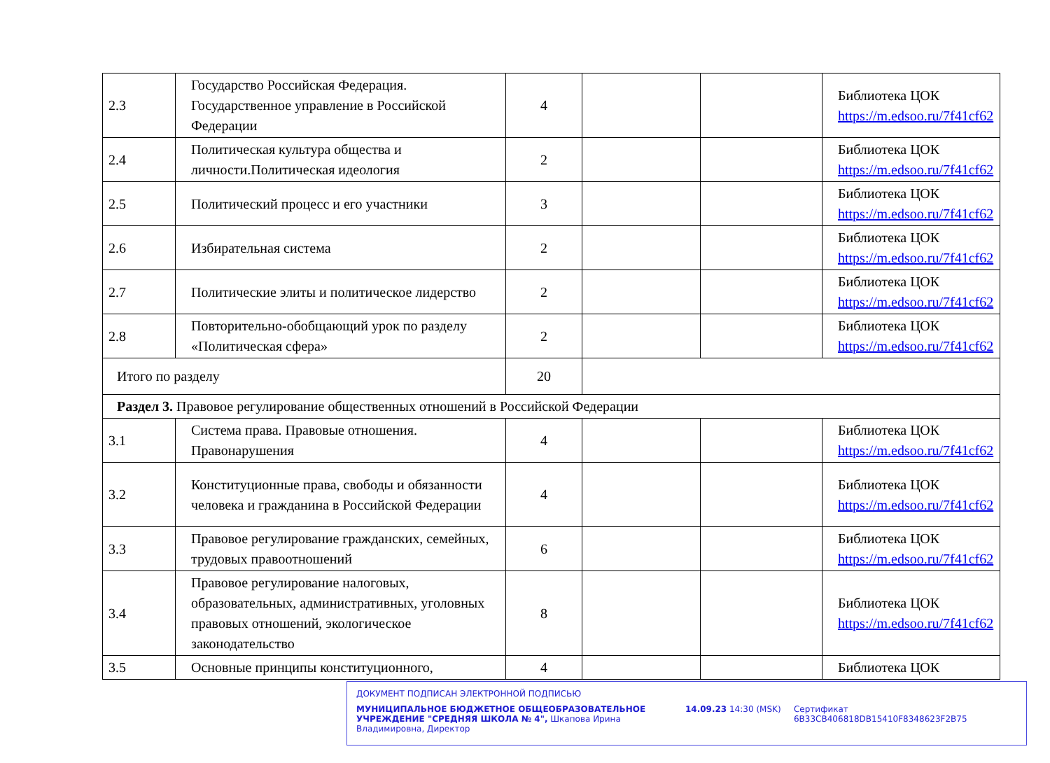| 2.3 | Государство Российская Федерация. Государственное управление в Российской Федерации | 4 | | | Библиотека ЦОК https://m.edsoo.ru/7f41cf62 |
| 2.4 | Политическая культура общества и личности.Политическая идеология | 2 | | | Библиотека ЦОК https://m.edsoo.ru/7f41cf62 |
| 2.5 | Политический процесс и его участники | 3 | | | Библиотека ЦОК https://m.edsoo.ru/7f41cf62 |
| 2.6 | Избирательная система | 2 | | | Библиотека ЦОК https://m.edsoo.ru/7f41cf62 |
| 2.7 | Политические элиты и политическое лидерство | 2 | | | Библиотека ЦОК https://m.edsoo.ru/7f41cf62 |
| 2.8 | Повторительно-обобщающий урок по разделу «Политическая сфера» | 2 | | | Библиотека ЦОК https://m.edsoo.ru/7f41cf62 |
| Итого по разделу | | 20 | | | |
| Раздел 3. Правовое регулирование общественных отношений в Российской Федерации | | | | | |
| 3.1 | Система права. Правовые отношения. Правонарушения | 4 | | | Библиотека ЦОК https://m.edsoo.ru/7f41cf62 |
| 3.2 | Конституционные права, свободы и обязанности человека и гражданина в Российской Федерации | 4 | | | Библиотека ЦОК https://m.edsoo.ru/7f41cf62 |
| 3.3 | Правовое регулирование гражданских, семейных, трудовых правоотношений | 6 | | | Библиотека ЦОК https://m.edsoo.ru/7f41cf62 |
| 3.4 | Правовое регулирование налоговых, образовательных, административных, уголовных правовых отношений, экологическое законодательство | 8 | | | Библиотека ЦОК https://m.edsoo.ru/7f41cf62 |
| 3.5 | Основные принципы конституционного, | 4 | | | Библиотека ЦОК |
ДОКУМЕНТ ПОДПИСАН ЭЛЕКТРОННОЙ ПОДПИСЬЮ
МУНИЦИПАЛЬНОЕ БЮДЖЕТНОЕ ОБЩЕОБРАЗОВАТЕЛЬНОЕ УЧРЕЖДЕНИЕ "СРЕДНЯЯ ШКОЛА № 4", Шкапова Ирина Владимировна, Директор
14.09.23 14:30 (MSK) Сертификат 6B33CB406818DB15410F8348623F2B75